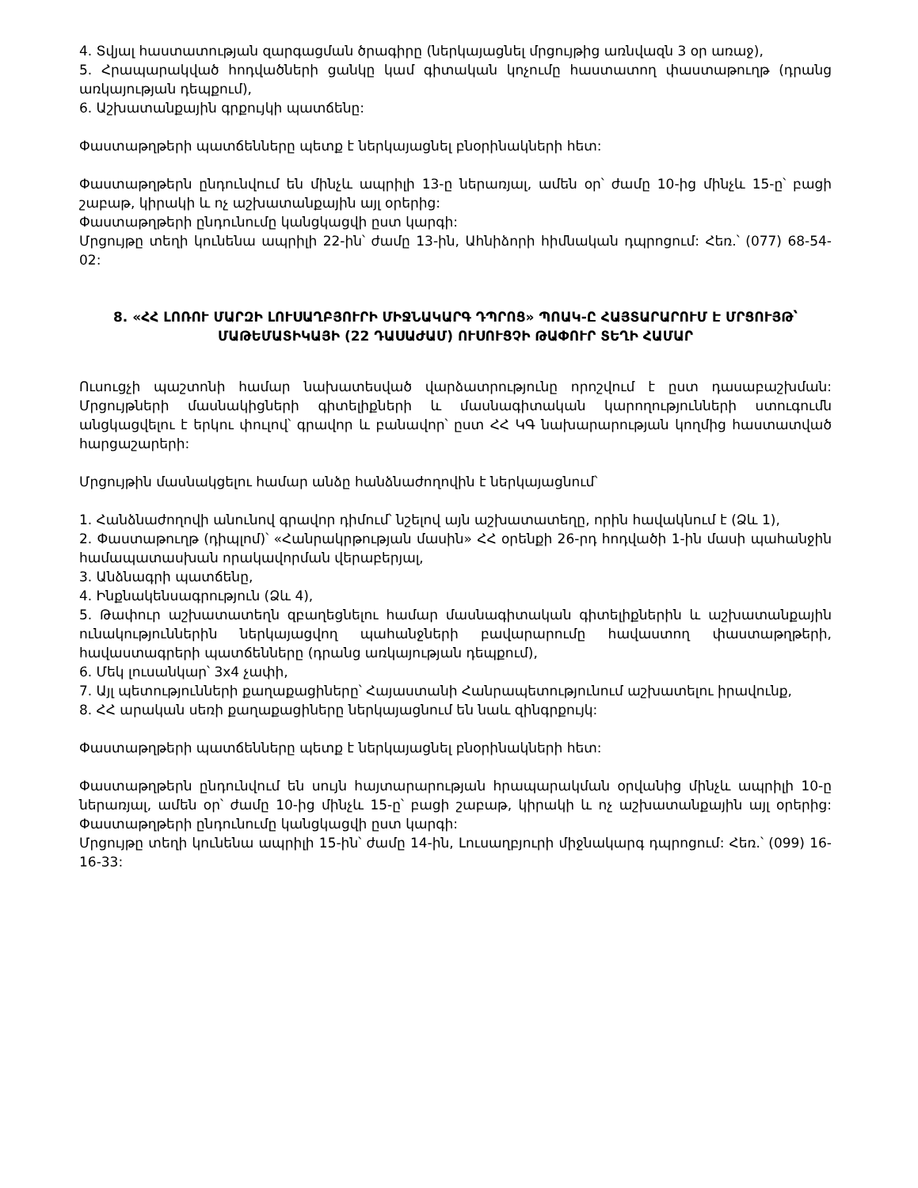4. Տվյալ հաստատության զարգացման ծրագիրը (ներկայացնել մրցույթից առնվազն 3 օր առաջ),
5. Հրապարակված հոդվածների ցանկը կամ գիտական կոչումը հաստատող փաստաթուղթ (դրանց առկայության դեպքում),
6. Աշխատանքային գրքույկի պատճենը:
Փաստաթղթերի պատճենները պետք է ներկայացնել բնօրինակների հետ:
Փաստաթղթերն ընդունվում են մինչև ապրիլի 13-ը ներառյալ, ամեն օր՝ ժամը 10-ից մինչև 15-ը՝ բացի շաբաթ, կիրակի և ոչ աշխատանքային այլ օրերից:
Փաստաթղթերի ընդունումը կանցկացվի ըստ կարգի:
Մրցույթը տեղի կունենա ապրիլի 22-ին՝ ժամը 13-ին, Աhնիձորի հիմնական դպրոցում: Հեռ.՝ (077) 68-54-02:
8. «ՀՀ ԼՈՌՈՒ ՄԱՐԶԻ ԼՈՒՍԱՂԲՅՈՒՐԻ ՄԻՋՆԱԿԱՐԳ ԴՊՐՈՑ» ՊՈԱԿ-Ը ՀԱՅՏԱՐԱՐՈՒՄ Է ՄՐՑՈՒՅԹ՝ ՄԱԹԵՄԱՏԻԿԱՅԻ (22 ԴԱՍԱԺԱՄ) ՈՒՍՈՒՑՉԻ ԹԱՓՈՒՐ ՏԵՂԻ ՀԱՄԱՐ
Ուսուցչի պաշտոնի համար նախատեսված վարձատրությունը որոշվում է ըստ դասաբաշխման: Մրցույթների մասնակիցների գիտելիքների և մասնագիտական կարողությունների ստուգումն անցկացվելու է երկու փուլով՝ գրավոր և բանավոր՝ ըստ ՀՀ ԿԳ նախարարության կողմից հաստատված հարցաշարերի:
Մրցույթին մասնակցելու համար անձը հանձնաժողովին է ներկայացնում՝
1. Հանձնաժողովի անունով գրավոր դիմում՝ նշելով այն աշխատատեղը, որին հավակնում է (Ձև 1),
2. Փաստաթուղթ (դիպլոմ)՝ «Հանրակրթության մասին» ՀՀ օրենքի 26-րդ հոդվածի 1-ին մասի պահանջին համապատասխան որակավորման վերաբերյալ,
3. Անձնագրի պատճենը,
4. Ինքնակենսագրություն (Ձև 4),
5. Թափուր աշխատատեղն զբաղեցնելու համար մասնագիտական գիտելիքներին և աշխատանքային ունակություններին ներկայացվող պահանջների բավարարումը հավաստող փաստաթղթերի, հավաստագրերի պատճենները (դրանց առկայության դեպքում),
6. Մեկ լուսանկար՝ 3x4 չափի,
7. Այլ պետությունների քաղաքացիները՝ Հայաստանի Հանրապետությունում աշխատելու իրավունք,
8. ՀՀ արական սեռի քաղաքացիները ներկայացնում են նաև զինգրքույկ:
Փաստաթղթերի պատճենները պետք է ներկայացնել բնօրինակների հետ:
Փաստաթղթերն ընդունվում են սույն հայտարարության հրապարակման օրվանից մինչև ապրիլի 10-ը ներառյալ, ամեն օր՝ ժամը 10-ից մինչև 15-ը՝ բացի շաբաթ, կիրակի և ոչ աշխատանքային այլ օրերից: Փաստաթղթերի ընդունումը կանցկացվի ըստ կարգի:
Մրցույթը տեղի կունենա ապրիլի 15-ին՝ ժամը 14-ին, Լուսաղբյուրի միջնակարգ դպրոցում: Հեռ.՝ (099) 16-16-33: